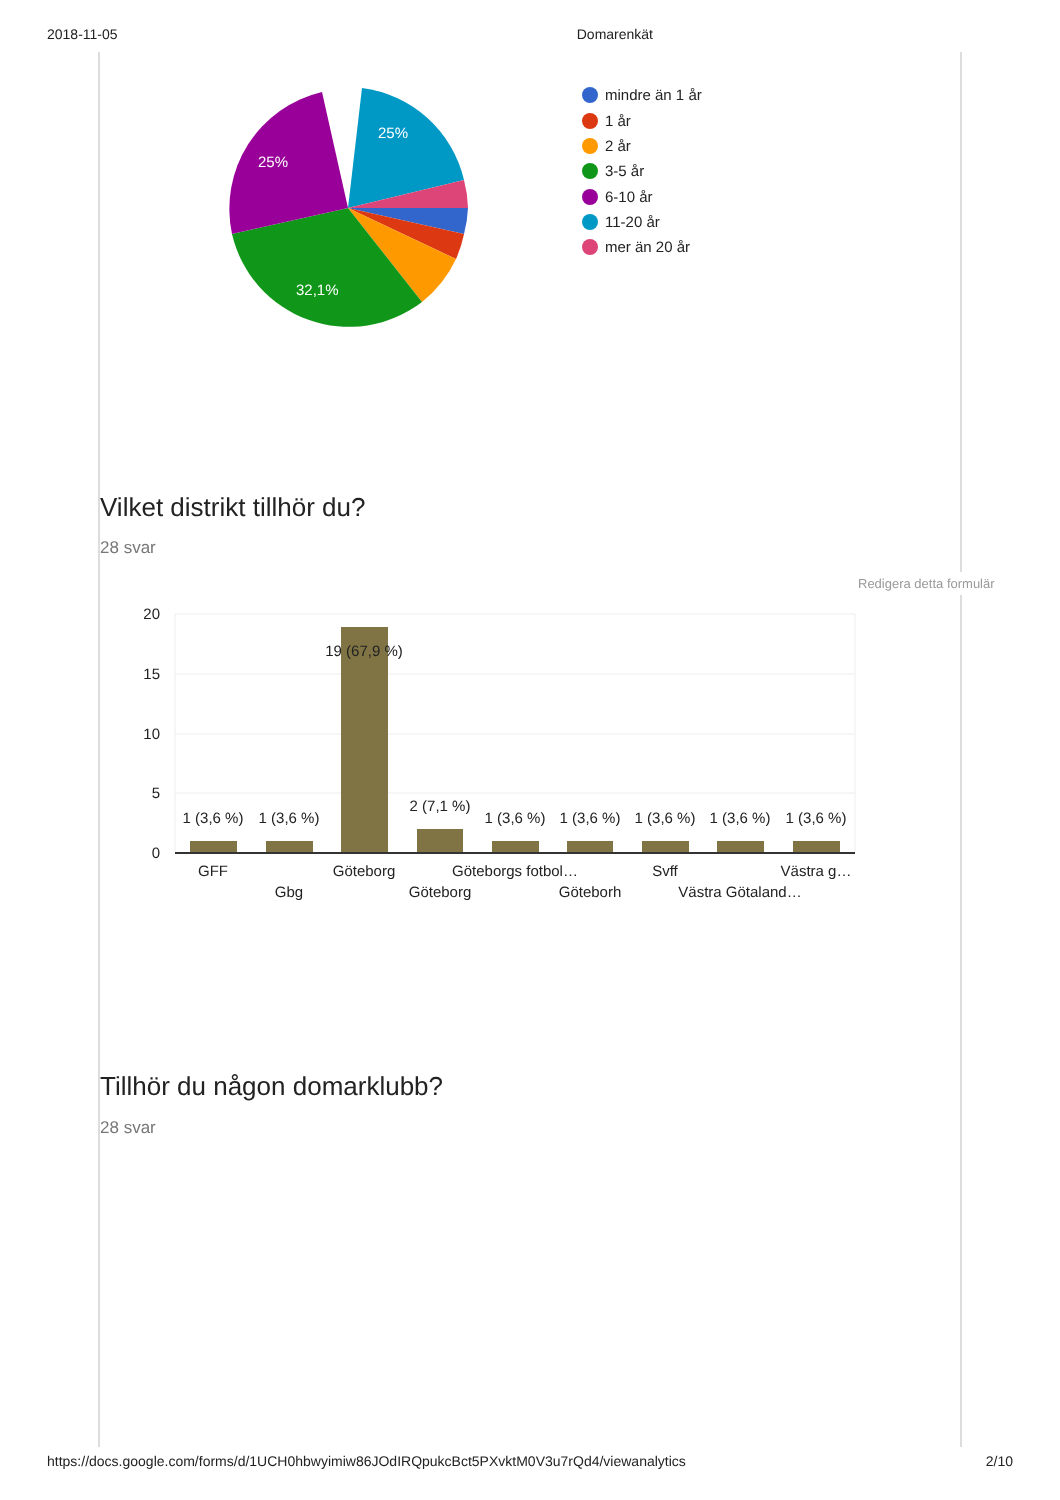2018-11-05 Domarenkät
25%
25%
32,1%
mindre än 1 år
1 år
2 år
3-5 år
6-10 år
11-20 år
mer än 20 år
Vilket distrikt tillhör du?
28 svar
Redigera detta formulär
20
15
10
5
0
1 (3,6 %)
1 (3,6 %)
19 (67,9 %)
2 (7,1 %)
1 (3,6 %)
1 (3,6 %)
1 (3,6 %)
1 (3,6 %)
1 (3,6 %)
GFF
Gbg
Göteborg
Göteborg
Göteborgs fotbol…
Göteborh
Svff
Västra Götaland…
Västra g…
Tillhör du någon domarklubb?
28 svar
https://docs.google.com/forms/d/1UCH0hbwyimiw86JOdIRQpukcBct5PXvktM0V3u7rQd4/viewanalytics 2/10